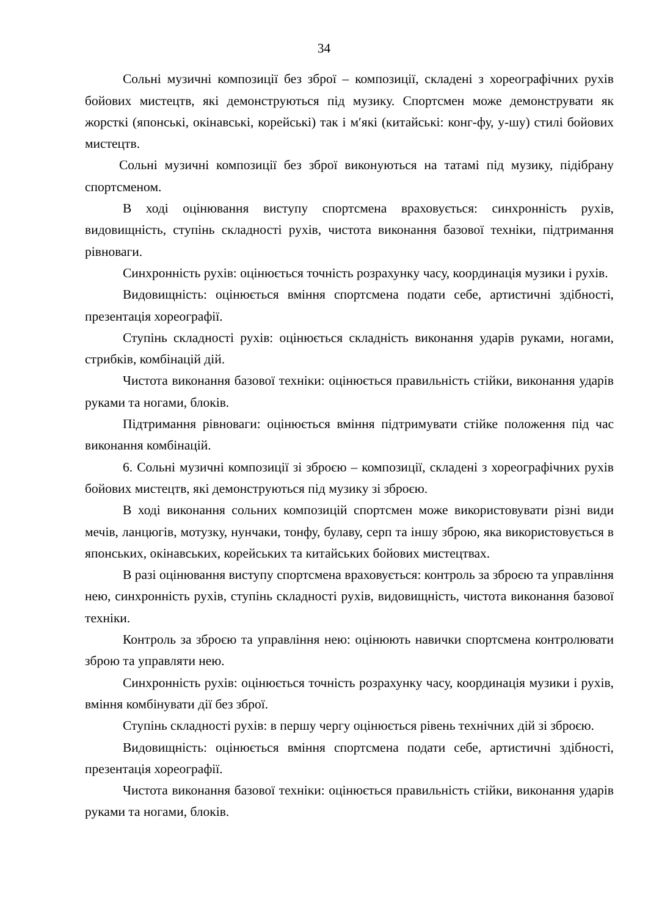34
Сольні музичні композиції без зброї – композиції, складені з хореографічних рухів бойових мистецтв, які демонструються під музику. Спортсмен може демонструвати як жорсткі (японські, окінавські, корейські) так і м′які (китайські: конг-фу, у-шу) стилі бойових мистецтв.
Сольні музичні композиції без зброї виконуються на татамі під музику, підібрану спортсменом.
В ході оцінювання виступу спортсмена враховується: синхронність рухів, видовищність, ступінь складності рухів, чистота виконання базової техніки, підтримання рівноваги.
Синхронність рухів: оцінюється точність розрахунку часу, координація музики і рухів.
Видовищність: оцінюється вміння спортсмена подати себе, артистичні здібності, презентація хореографії.
Ступінь складності рухів: оцінюється складність виконання ударів руками, ногами, стрибків, комбінацій дій.
Чистота виконання базової техніки: оцінюється правильність стійки, виконання ударів руками та ногами, блоків.
Підтримання рівноваги: оцінюється вміння підтримувати стійке положення під час виконання комбінацій.
6. Сольні музичні композиції зі зброєю – композиції, складені з хореографічних рухів бойових мистецтв, які демонструються під музику зі зброєю.
В ході виконання сольних композицій спортсмен може використовувати різні види мечів, ланцюгів, мотузку, нунчаки, тонфу, булаву, серп та іншу зброю, яка використовується в японських, окінавських, корейських та китайських бойових мистецтвах.
В разі оцінювання виступу спортсмена враховується: контроль за зброєю та управління нею, синхронність рухів, ступінь складності рухів, видовищність, чистота виконання базової техніки.
Контроль за зброєю та управління нею: оцінюють навички спортсмена контролювати зброю та управляти нею.
Синхронність рухів: оцінюється точність розрахунку часу, координація музики і рухів, вміння комбінувати дії без зброї.
Ступінь складності рухів: в першу чергу оцінюється рівень технічних дій зі зброєю.
Видовищність: оцінюється вміння спортсмена подати себе, артистичні здібності, презентація хореографії.
Чистота виконання базової техніки: оцінюється правильність стійки, виконання ударів руками та ногами, блоків.